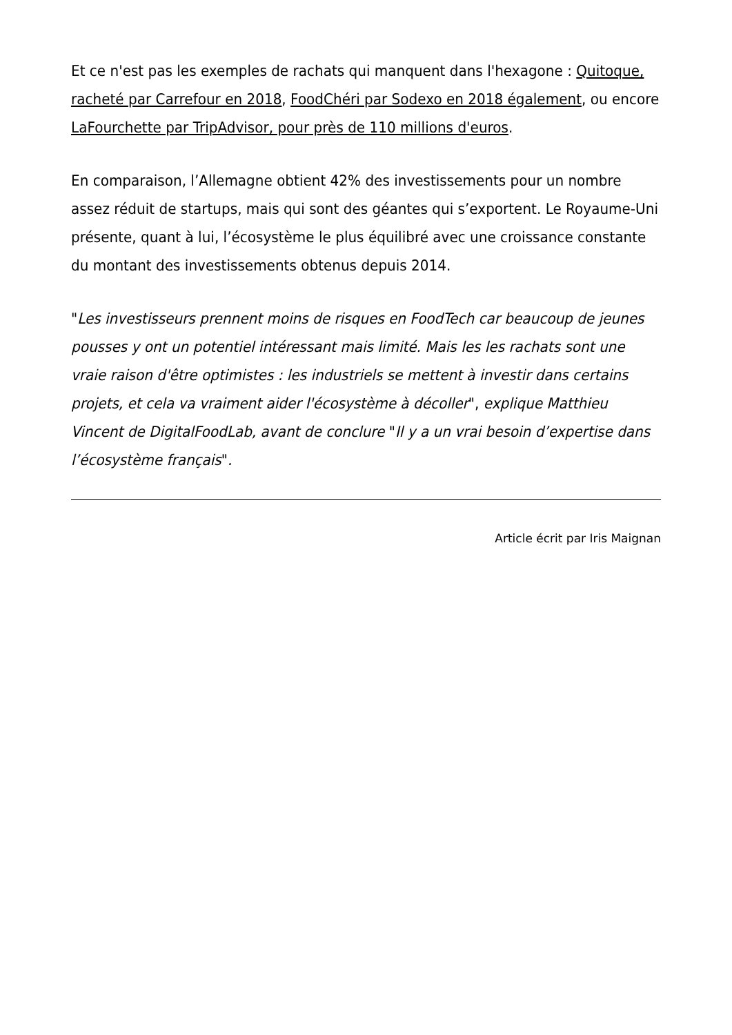Et ce n'est pas les exemples de rachats qui manquent dans l'hexagone : Quitoque, racheté par Carrefour en 2018, FoodChéri par Sodexo en 2018 également, ou encore LaFourchette par TripAdvisor, pour près de 110 millions d'euros.
En comparaison, l’Allemagne obtient 42% des investissements pour un nombre assez réduit de startups, mais qui sont des géantes qui s’exportent. Le Royaume-Uni présente, quant à lui, l’écosystème le plus équilibré avec une croissance constante du montant des investissements obtenus depuis 2014.
"Les investisseurs prennent moins de risques en FoodTech car beaucoup de jeunes pousses y ont un potentiel intéressant mais limité. Mais les les rachats sont une vraie raison d'être optimistes : les industriels se mettent à investir dans certains projets, et cela va vraiment aider l'écosystème à décoller", explique Matthieu Vincent de DigitalFoodLab, avant de conclure "Il y a un vrai besoin d’expertise dans l’écosystème français".
Article écrit par Iris Maignan